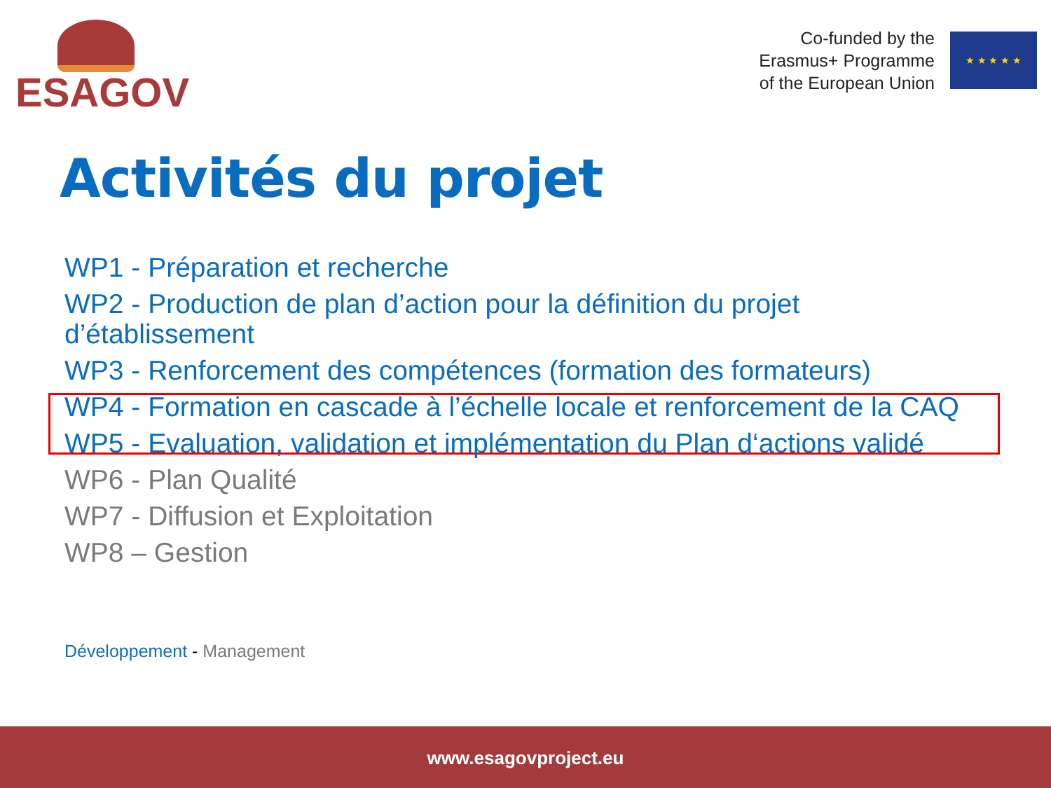ESAGOV
Co-funded by the
Erasmus+ Programme
of the European Union
★ ★ ★ ★ ★
Activités du projet
WP1 - Préparation et recherche
WP2 - Production de plan d’action pour la définition du projet d’établissement
WP3 - Renforcement des compétences (formation des formateurs)
WP4 - Formation en cascade à l’échelle locale et renforcement de la CAQ
WP5 - Evaluation, validation et implémentation du Plan d‘actions validé
WP6 - Plan Qualité
WP7 - Diffusion et Exploitation
WP8 – Gestion
Développement - Management
www.esagovproject.eu